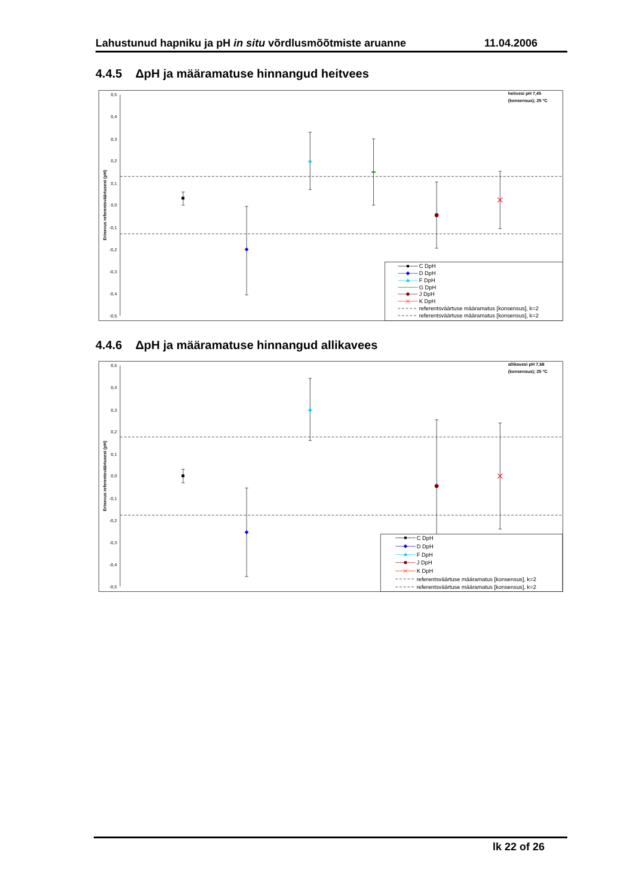Lahustunud hapniku ja pH in situ võrdlusmõõtmiste aruanne 11.04.2006
4.4.5 ΔpH ja määramatuse hinnangud heitvees
0,5
0,4
0,3
0,2
0,1
0,0
-0,1
-0,2
-0,3
-0,4
-0,5
Erinevus referentsväärtusest (pH)
heitvesi pH 7,45
(konsensus); 25 ºC
C DpH
D DpH
F DpH
G DpH
J DpH
K DpH
referentsväärtuse määramatus [konsensus], k=2
referentsväärtuse määramatus [konsensus], k=2
4.4.6 ΔpH ja määramatuse hinnangud allikavees
0,5
0,4
0,3
0,2
0,1
0,0
-0,1
-0,2
-0,3
-0,4
-0,5
Erinevus referentsväärtusest (pH)
allikavesi pH 7,68
(konsensus); 25 ºC
C DpH
D DpH
F DpH
J DpH
K DpH
referentsväärtuse määramatus [konsensus], k=2
referentsväärtuse määramatus [konsensus], k=2
lk 22 of 26